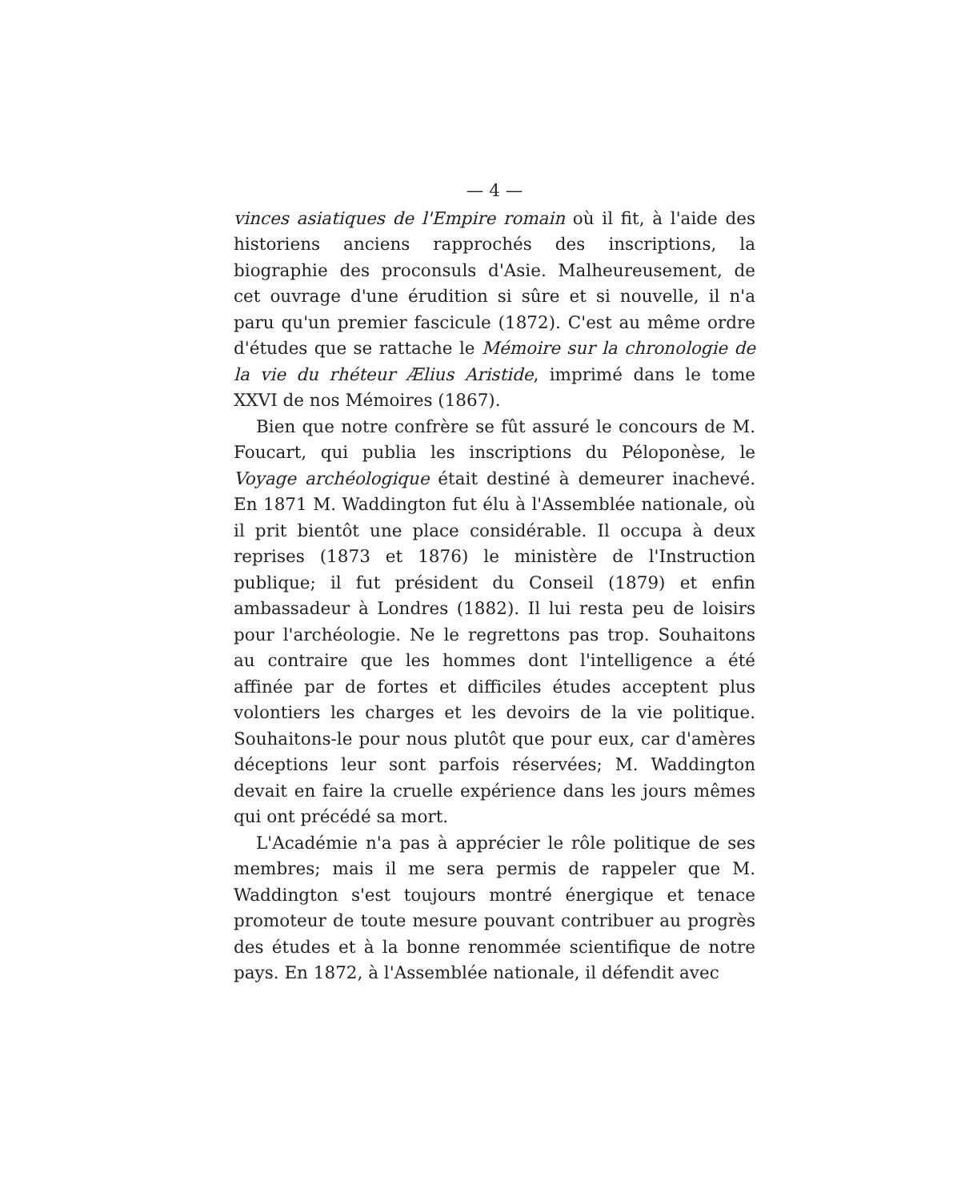— 4 —
vinces asiatiques de l'Empire romain où il fit, à l'aide des historiens anciens rapprochés des inscriptions, la biographie des proconsuls d'Asie. Malheureusement, de cet ouvrage d'une érudition si sûre et si nouvelle, il n'a paru qu'un premier fascicule (1872). C'est au même ordre d'études que se rattache le Mémoire sur la chronologie de la vie du rhéteur Ælius Aristide, imprimé dans le tome XXVI de nos Mémoires (1867).
Bien que notre confrère se fût assuré le concours de M. Foucart, qui publia les inscriptions du Péloponèse, le Voyage archéologique était destiné à demeurer inachevé. En 1871 M. Waddington fut élu à l'Assemblée nationale, où il prit bientôt une place considérable. Il occupa à deux reprises (1873 et 1876) le ministère de l'Instruction publique; il fut président du Conseil (1879) et enfin ambassadeur à Londres (1882). Il lui resta peu de loisirs pour l'archéologie. Ne le regrettons pas trop. Souhaitons au contraire que les hommes dont l'intelligence a été affinée par de fortes et difficiles études acceptent plus volontiers les charges et les devoirs de la vie politique. Souhaitons-le pour nous plutôt que pour eux, car d'amères déceptions leur sont parfois réservées; M. Waddington devait en faire la cruelle expérience dans les jours mêmes qui ont précédé sa mort.
L'Académie n'a pas à apprécier le rôle politique de ses membres; mais il me sera permis de rappeler que M. Waddington s'est toujours montré énergique et tenace promoteur de toute mesure pouvant contribuer au progrès des études et à la bonne renommée scientifique de notre pays. En 1872, à l'Assemblée nationale, il défendit avec